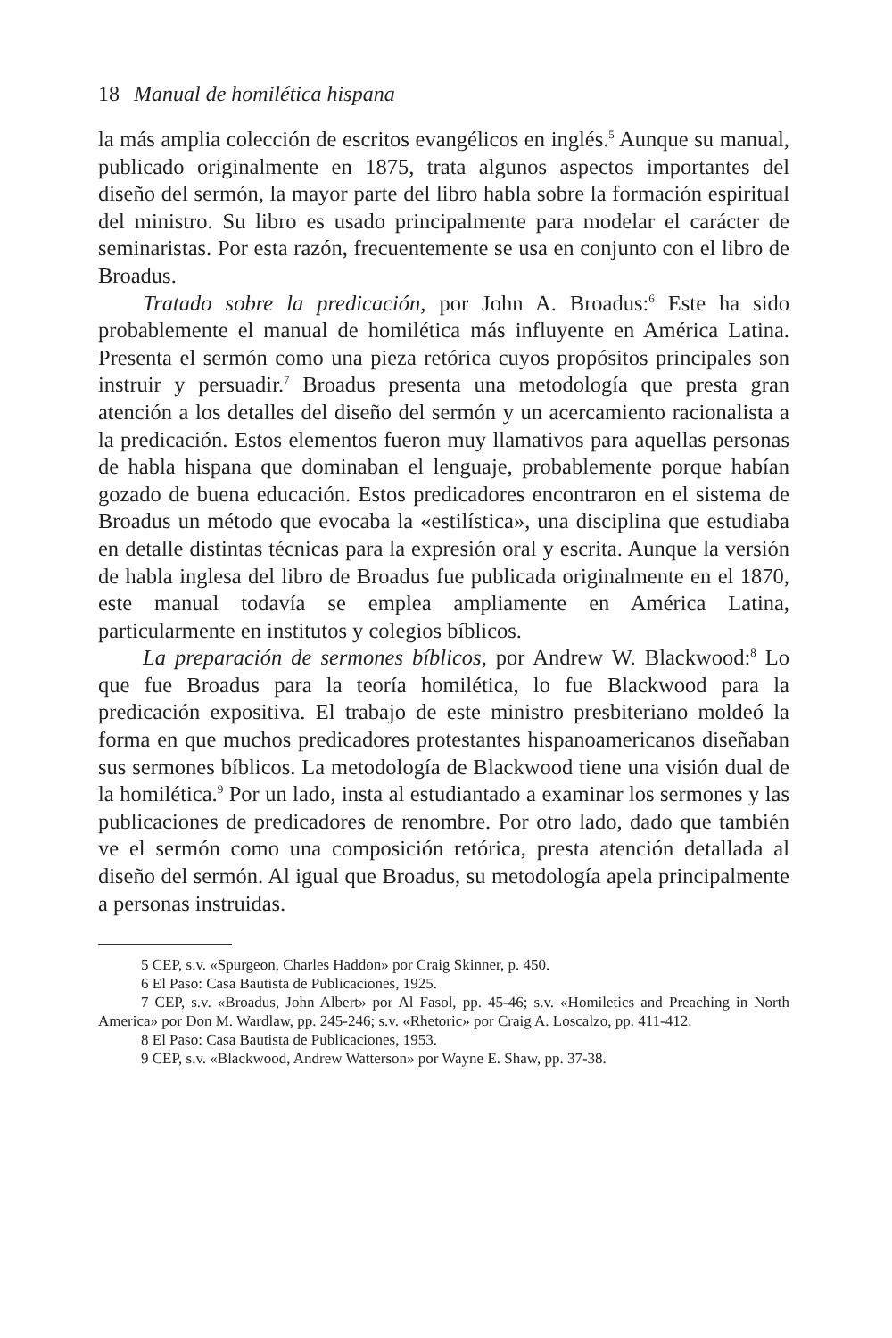18 Manual de homilética hispana
la más amplia colección de escritos evangélicos en inglés.<sup>5</sup> Aunque su manual, publicado originalmente en 1875, trata algunos aspectos importantes del diseño del sermón, la mayor parte del libro habla sobre la formación espiritual del ministro. Su libro es usado principalmente para modelar el carácter de seminaristas. Por esta razón, frecuentemente se usa en conjunto con el libro de Broadus.
Tratado sobre la predicación, por John A. Broadus:<sup>6</sup> Este ha sido probablemente el manual de homilética más influyente en América Latina. Presenta el sermón como una pieza retórica cuyos propósitos principales son instruir y persuadir.<sup>7</sup> Broadus presenta una metodología que presta gran atención a los detalles del diseño del sermón y un acercamiento racionalista a la predicación. Estos elementos fueron muy llamativos para aquellas personas de habla hispana que dominaban el lenguaje, probablemente porque habían gozado de buena educación. Estos predicadores encontraron en el sistema de Broadus un método que evocaba la «estilística», una disciplina que estudiaba en detalle distintas técnicas para la expresión oral y escrita. Aunque la versión de habla inglesa del libro de Broadus fue publicada originalmente en el 1870, este manual todavía se emplea ampliamente en América Latina, particularmente en institutos y colegios bíblicos.
La preparación de sermones bíblicos, por Andrew W. Blackwood:<sup>8</sup> Lo que fue Broadus para la teoría homilética, lo fue Blackwood para la predicación expositiva. El trabajo de este ministro presbiteriano moldeó la forma en que muchos predicadores protestantes hispanoamericanos diseñaban sus sermones bíblicos. La metodología de Blackwood tiene una visión dual de la homilética.<sup>9</sup> Por un lado, insta al estudiantado a examinar los sermones y las publicaciones de predicadores de renombre. Por otro lado, dado que también ve el sermón como una composición retórica, presta atención detallada al diseño del sermón. Al igual que Broadus, su metodología apela principalmente a personas instruidas.
5 CEP, s.v. «Spurgeon, Charles Haddon» por Craig Skinner, p. 450.
6 El Paso: Casa Bautista de Publicaciones, 1925.
7 CEP, s.v. «Broadus, John Albert» por Al Fasol, pp. 45-46; s.v. «Homiletics and Preaching in North America» por Don M. Wardlaw, pp. 245-246; s.v. «Rhetoric» por Craig A. Loscalzo, pp. 411-412.
8 El Paso: Casa Bautista de Publicaciones, 1953.
9 CEP, s.v. «Blackwood, Andrew Watterson» por Wayne E. Shaw, pp. 37-38.